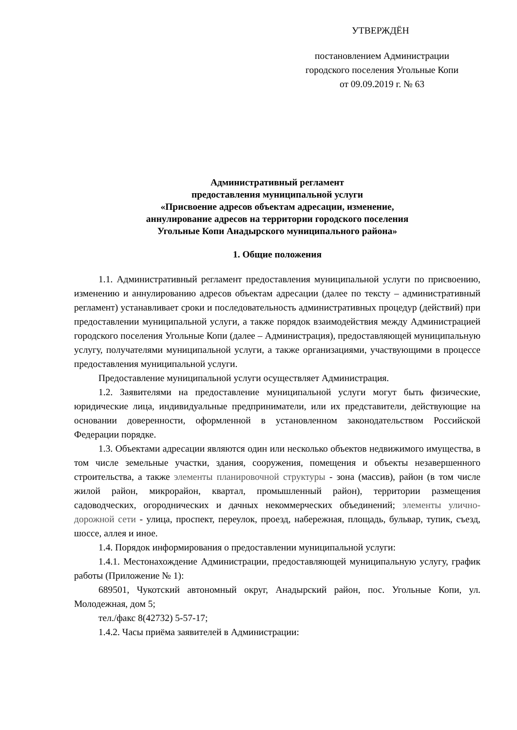УТВЕРЖДЁН
постановлением Администрации
городского поселения Угольные Копи
от 09.09.2019 г. № 63
Административный регламент
предоставления муниципальной услуги
«Присвоение адресов объектам адресации, изменение,
аннулирование адресов на территории городского поселения
Угольные Копи Анадырского муниципального района»
1. Общие положения
1.1. Административный регламент предоставления муниципальной услуги по присвоению, изменению и аннулированию адресов объектам адресации (далее по тексту – административный регламент) устанавливает сроки и последовательность административных процедур (действий) при предоставлении муниципальной услуги, а также порядок взаимодействия между Администрацией городского поселения Угольные Копи (далее – Администрация), предоставляющей муниципальную услугу, получателями муниципальной услуги, а также организациями, участвующими в процессе предоставления муниципальной услуги.
Предоставление муниципальной услуги осуществляет Администрация.
1.2. Заявителями на предоставление муниципальной услуги могут быть физические, юридические лица, индивидуальные предприниматели, или их представители, действующие на основании доверенности, оформленной в установленном законодательством Российской Федерации порядке.
1.3. Объектами адресации являются один или несколько объектов недвижимого имущества, в том числе земельные участки, здания, сооружения, помещения и объекты незавершенного строительства, а также элементы планировочной структуры - зона (массив), район (в том числе жилой район, микрорайон, квартал, промышленный район), территории размещения садоводческих, огороднических и дачных некоммерческих объединений; элементы улично-дорожной сети - улица, проспект, переулок, проезд, набережная, площадь, бульвар, тупик, съезд, шоссе, аллея и иное.
1.4. Порядок информирования о предоставлении муниципальной услуги:
1.4.1. Местонахождение Администрации, предоставляющей муниципальную услугу, график работы (Приложение № 1):
689501, Чукотский автономный округ, Анадырский район, пос. Угольные Копи, ул. Молодежная, дом 5;
тел./факс 8(42732) 5-57-17;
1.4.2. Часы приёма заявителей в Администрации: